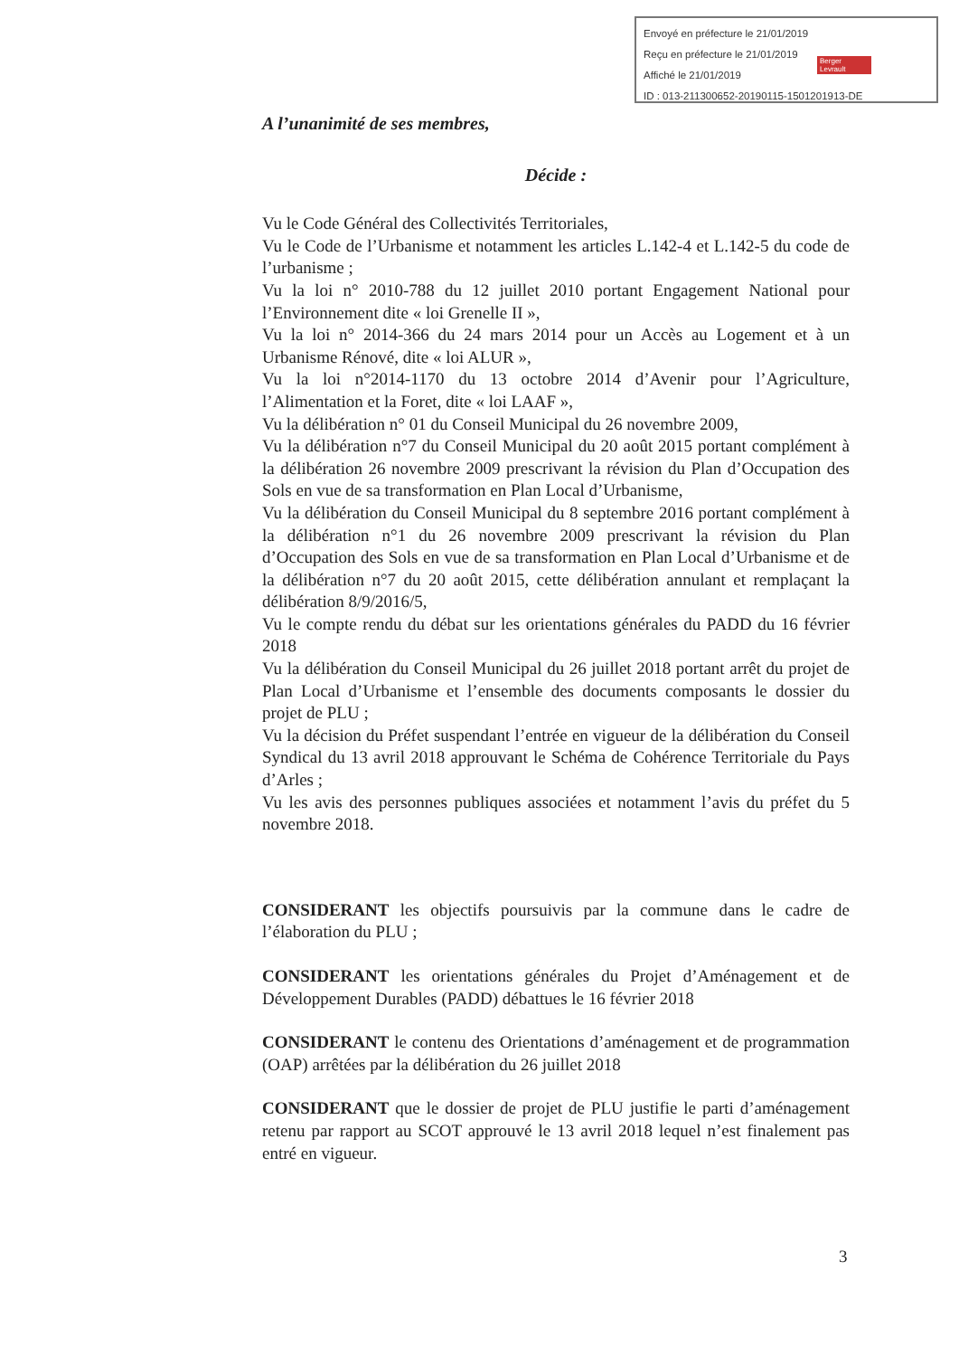Envoyé en préfecture le 21/01/2019
Reçu en préfecture le 21/01/2019
Affiché le 21/01/2019
ID : 013-211300652-20190115-1501201913-DE
Berger Levrault
A l’unanimité de ses membres,
Décide :
Vu le Code Général des Collectivités Territoriales,
Vu le Code de l’Urbanisme et notamment les articles L.142-4 et L.142-5 du code de l’urbanisme ;
Vu la loi n° 2010-788 du 12 juillet 2010 portant Engagement National pour l’Environnement dite « loi Grenelle II »,
Vu la loi n° 2014-366 du 24 mars 2014 pour un Accès au Logement et à un Urbanisme Rénové, dite « loi ALUR »,
Vu la loi n°2014-1170 du 13 octobre 2014 d’Avenir pour l’Agriculture, l’Alimentation et la Foret, dite « loi LAAF »,
Vu la délibération n° 01 du Conseil Municipal du 26 novembre 2009,
Vu la délibération n°7 du Conseil Municipal du 20 août 2015 portant complément à la délibération 26 novembre 2009 prescrivant la révision du Plan d’Occupation des Sols en vue de sa transformation en Plan Local d’Urbanisme,
Vu la délibération du Conseil Municipal du 8 septembre 2016 portant complément à la délibération n°1 du 26 novembre 2009 prescrivant la révision du Plan d’Occupation des Sols en vue de sa transformation en Plan Local d’Urbanisme et de la délibération n°7 du 20 août 2015, cette délibération annulant et remplaçant la délibération 8/9/2016/5,
Vu le compte rendu du débat sur les orientations générales du PADD du 16 février 2018
Vu la délibération du Conseil Municipal du 26 juillet 2018 portant arrêt du projet de Plan Local d’Urbanisme et l’ensemble des documents composants le dossier du projet de PLU ;
Vu la décision du Préfet suspendant l’entrée en vigueur de la délibération du Conseil Syndical du 13 avril 2018 approuvant le Schéma de Cohérence Territoriale du Pays d’Arles ;
Vu les avis des personnes publiques associées et notamment l’avis du préfet du 5 novembre 2018.
CONSIDERANT les objectifs poursuivis par la commune dans le cadre de l’élaboration du PLU ;
CONSIDERANT les orientations générales du Projet d’Aménagement et de Développement Durables (PADD) débattues le 16 février 2018
CONSIDERANT le contenu des Orientations d’aménagement et de programmation (OAP) arrêtées par la délibération du 26 juillet 2018
CONSIDERANT que le dossier de projet de PLU justifie le parti d’aménagement retenu par rapport au SCOT approuvé le 13 avril 2018 lequel n’est finalement pas entré en vigueur.
3